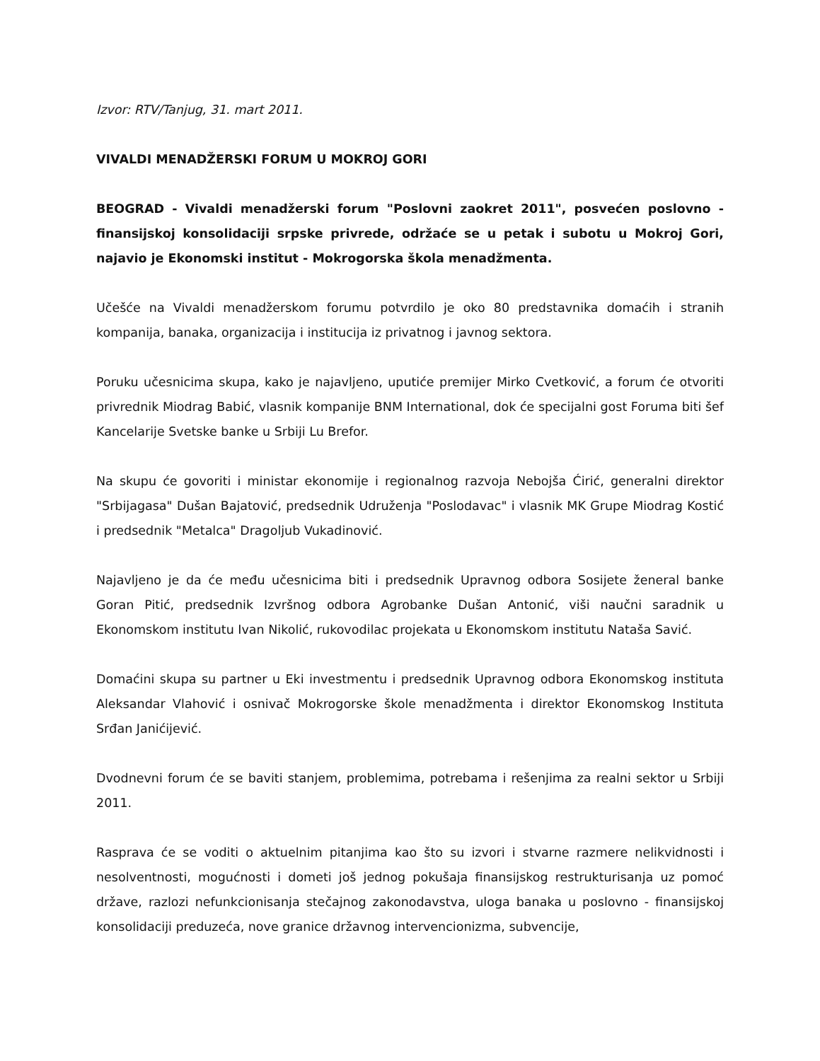Izvor: RTV/Tanjug, 31. mart 2011.
VIVALDI MENADŽERSKI FORUM U MOKROJ GORI
BEOGRAD - Vivaldi menadžerski forum "Poslovni zaokret 2011", posvećen poslovno - finansijskoj konsolidaciji srpske privrede, održaće se u petak i subotu u Mokroj Gori, najavio je Ekonomski institut - Mokrogorska škola menadžmenta.
Učešće na Vivaldi menadžerskom forumu potvrdilo je oko 80 predstavnika domaćih i stranih kompanija, banaka, organizacija i institucija iz privatnog i javnog sektora.
Poruku učesnicima skupa, kako je najavljeno, uputiće premijer Mirko Cvetković, a forum će otvoriti privrednik Miodrag Babić, vlasnik kompanije BNM International, dok će specijalni gost Foruma biti šef Kancelarije Svetske banke u Srbiji Lu Brefor.
Na skupu će govoriti i ministar ekonomije i regionalnog razvoja Nebojša Ćirić, generalni direktor "Srbijagasa" Dušan Bajatović, predsednik Udruženja "Poslodavac" i vlasnik MK Grupe Miodrag Kostić i predsednik "Metalca" Dragoljub Vukadinović.
Najavljeno je da će među učesnicima biti i predsednik Upravnog odbora Sosijete ženeral banke Goran Pitić, predsednik Izvršnog odbora Agrobanke Dušan Antonić, viši naučni saradnik u Ekonomskom institutu Ivan Nikolić, rukovodilac projekata u Ekonomskom institutu Nataša Savić.
Domaćini skupa su partner u Eki investmentu i predsednik Upravnog odbora Ekonomskog instituta Aleksandar Vlahović i osnivač Mokrogorske škole menadžmenta i direktor Ekonomskog Instituta Srđan Janićijević.
Dvodnevni forum će se baviti stanjem, problemima, potrebama i rešenjima za realni sektor u Srbiji 2011.
Rasprava će se voditi o aktuelnim pitanjima kao što su izvori i stvarne razmere nelikvidnosti i nesolventnosti, mogućnosti i dometi još jednog pokušaja finansijskog restrukturisanja uz pomoć države, razlozi nefunkcionisanja stečajnog zakonodavstva, uloga banaka u poslovno - finansijskoj konsolidaciji preduzeća, nove granice državnog intervencionizma, subvencije,